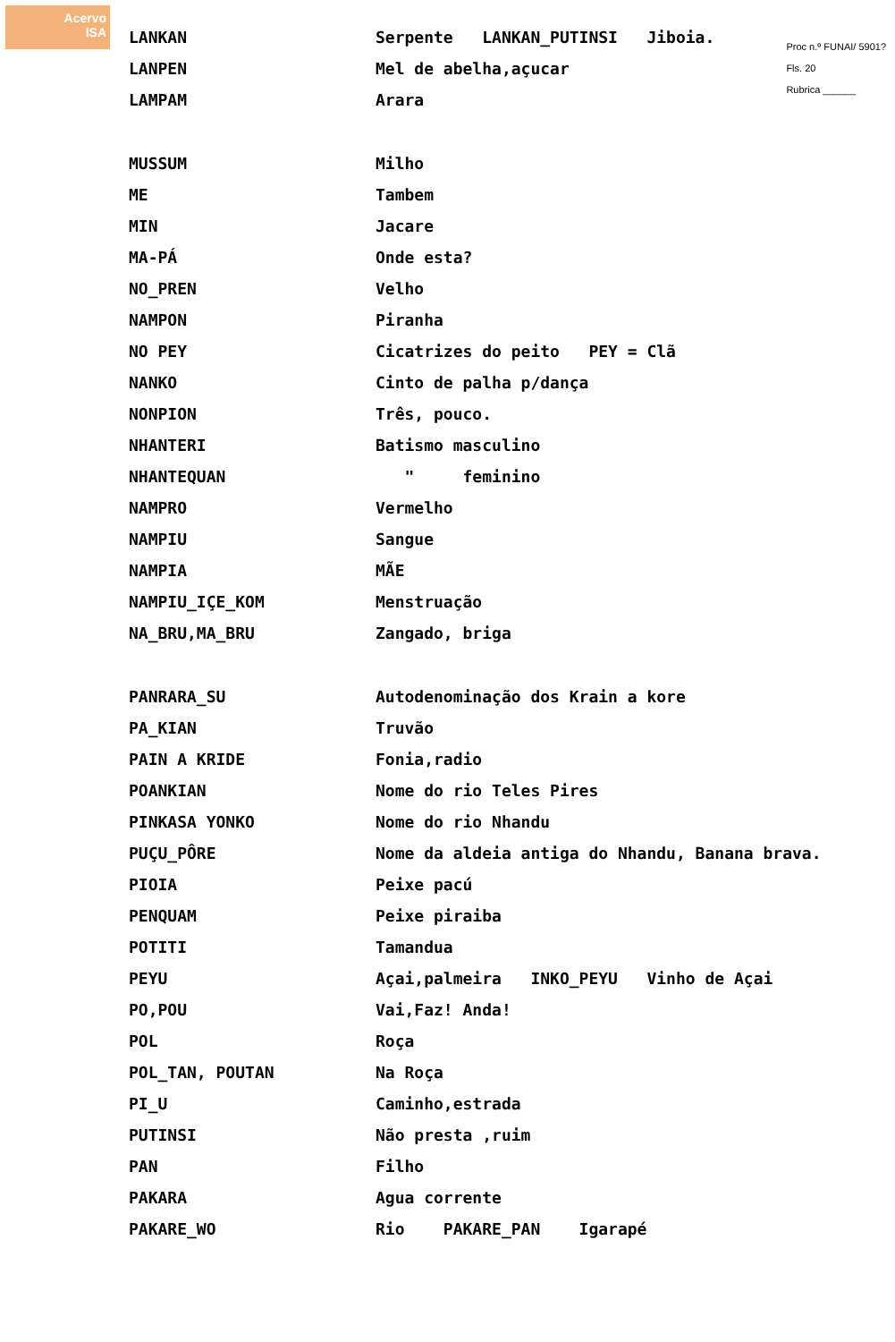Acervo
ISA
Proc n.º FUNAI/ 5901?
Fls. 20
Rubrica ______
LANKAN
Serpente LANKAN_PUTINSI Jiboia.
LANPEN Mel de abelha,açucar
LAMPAM Arara
MUSSUM Milho
ME Tambem
MIN Jacare
MA-PÁ Onde esta?
NO_PREN Velho
NAMPON Piranha
NO PEY
Cicatrizes do peito PEY = Clã
NANKO Cinto de palha p/dança
NONPION Três, pouco.
NHANTERI Batismo masculino
NHANTEQUAN " feminino
NAMPRO Vermelho
NAMPIU Sangue
NAMPIA MÃE
NAMPIU_IÇE_KOM Menstruação
NA_BRU,MA_BRU Zangado, briga
PANRARA_SU
Autodenominação dos Krain a kore
PA_KIAN Truvão
PAIN A KRIDE Fonia,radio
POANKIAN Nome do rio Teles Pires
PINKASA YONKO Nome do rio Nhandu
PUÇU_PÔRE
Nome da aldeia antiga do Nhandu, Banana brava.
PIOIA Peixe pacú
PENQUAM Peixe piraiba
POTITI Tamandua
PEYU
Açai,palmeira INKO_PEYU Vinho de Açai
PO,POU Vai,Faz! Anda!
POL Roça
POL_TAN, POUTAN Na Roça
PI_U Caminho,estrada
PUTINSI Não presta ,ruim
PAN Filho
PAKARA Agua corrente
PAKARE_WO Rio PAKARE_PAN Igarapé